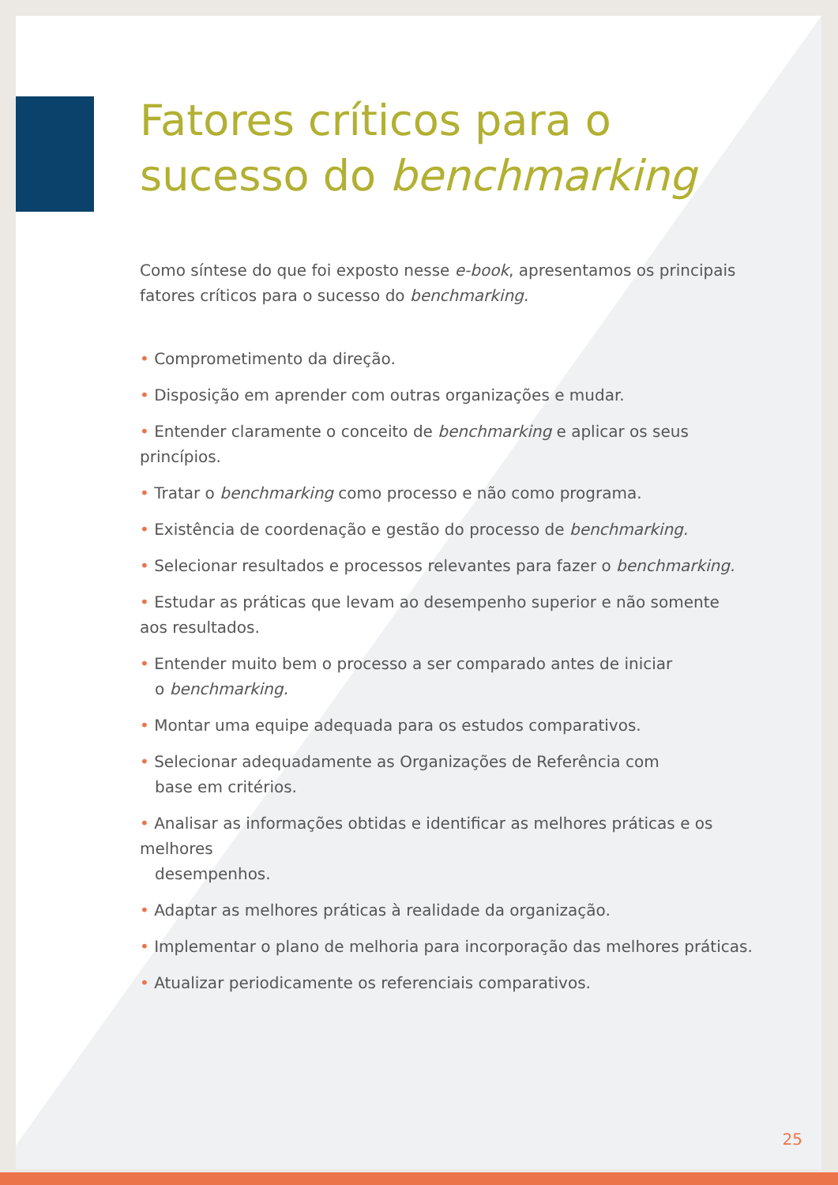Fatores críticos para o sucesso do benchmarking
Como síntese do que foi exposto nesse e-book, apresentamos os principais fatores críticos para o sucesso do benchmarking.
• Comprometimento da direção.
• Disposição em aprender com outras organizações e mudar.
• Entender claramente o conceito de benchmarking e aplicar os seus princípios.
• Tratar o benchmarking como processo e não como programa.
• Existência de coordenação e gestão do processo de benchmarking.
• Selecionar resultados e processos relevantes para fazer o benchmarking.
• Estudar as práticas que levam ao desempenho superior e não somente
aos resultados.
• Entender muito bem o processo a ser comparado antes de iniciar
o benchmarking.
• Montar uma equipe adequada para os estudos comparativos.
• Selecionar adequadamente as Organizações de Referência com
base em critérios.
• Analisar as informações obtidas e identificar as melhores práticas e os melhores
desempenhos.
• Adaptar as melhores práticas à realidade da organização.
• Implementar o plano de melhoria para incorporação das melhores práticas.
• Atualizar periodicamente os referenciais comparativos.
25